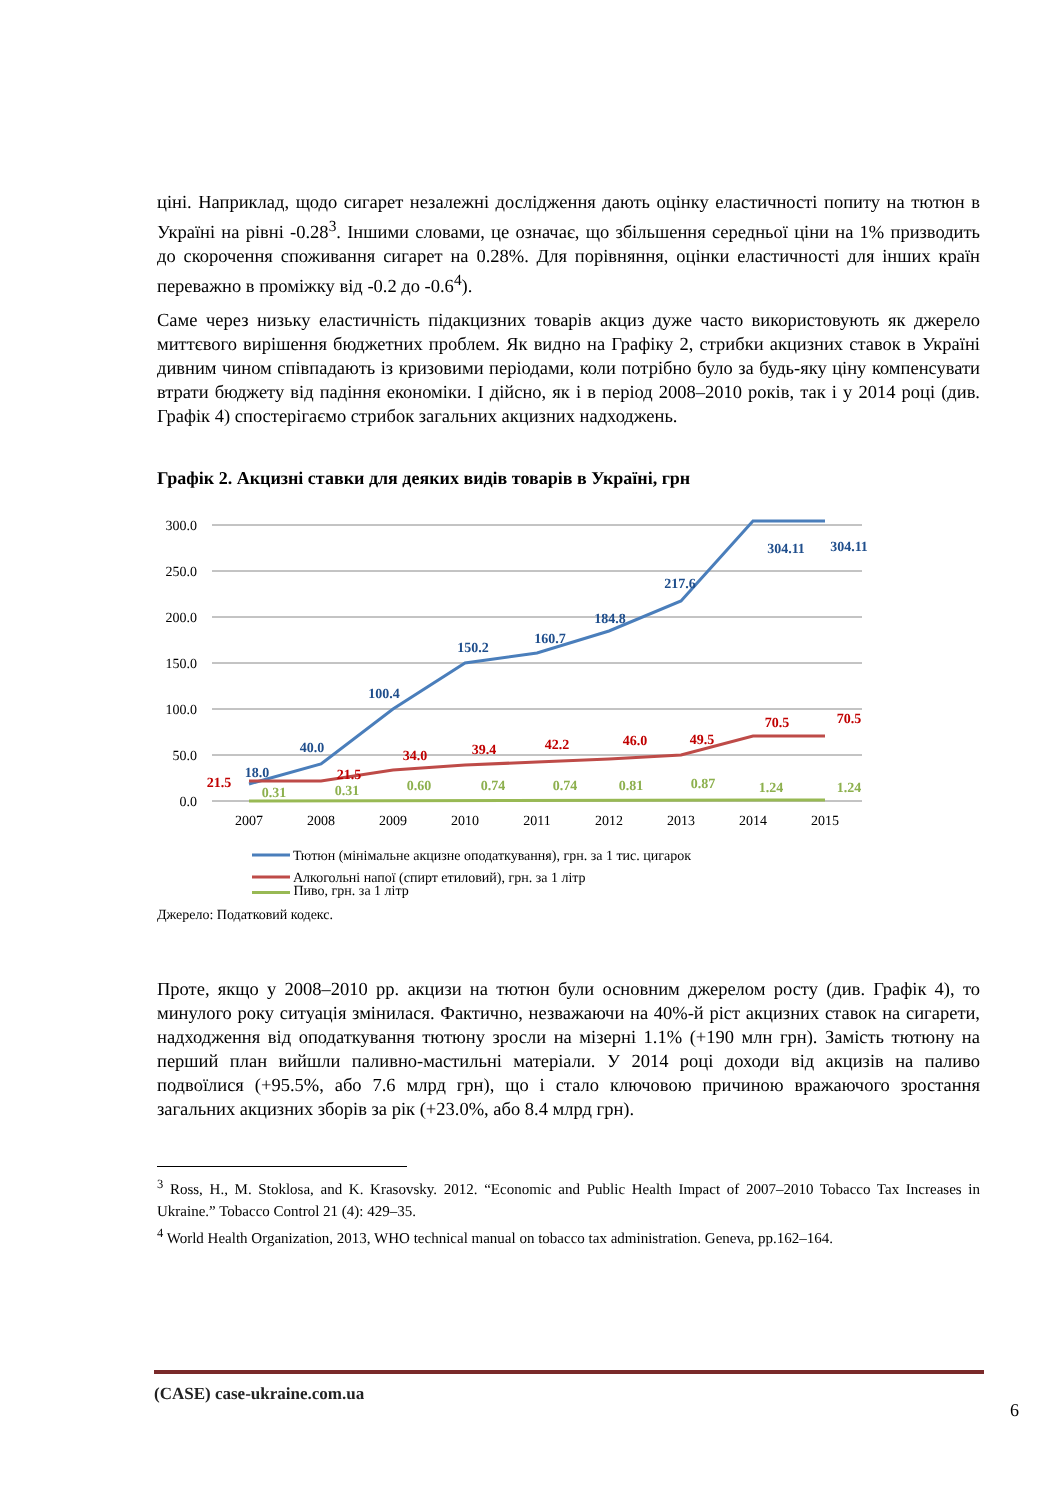ціні. Наприклад, щодо сигарет незалежні дослідження дають оцінку еластичності попиту на тютюн в Україні на рівні -0.28<sup>3</sup>. Іншими словами, це означає, що збільшення середньої ціни на 1% призводить до скорочення споживання сигарет на 0.28%. Для порівняння, оцінки еластичності для інших країн переважно в проміжку від -0.2 до -0.6<sup>4</sup>).
Саме через низьку еластичність підакцизних товарів акциз дуже часто використовують як джерело миттєвого вирішення бюджетних проблем. Як видно на Графіку 2, стрибки акцизних ставок в Україні дивним чином співпадають із кризовими періодами, коли потрібно було за будь-яку ціну компенсувати втрати бюджету від падіння економіки. І дійсно, як і в період 2008–2010 років, так і у 2014 році (див. Графік 4) спостерігаємо стрибок загальних акцизних надходжень.
Графік 2. Акцизні ставки для деяких видів товарів в Україні, грн
300.0
250.0
200.0
150.0
100.0
50.0
0.0
2007
2008
2009
2010
2011
2012
2013
2014
2015
18.0
40.0
100.4
150.2
160.7
184.8
217.6
304.11
304.11
21.5
21.5
34.0
39.4
42.2
46.0
49.5
70.5
70.5
0.31
0.31
0.60
0.74
0.74
0.81
0.87
1.24
1.24
Тютюн (мінімальне акцизне оподаткування), грн. за 1 тис. цигарок
Алкогольні напої (спирт етиловий), грн. за 1 літр
Пиво, грн. за 1 літр
Джерело: Податковий кодекс.
Проте, якщо у 2008–2010 рр. акцизи на тютюн були основним джерелом росту (див. Графік 4), то минулого року ситуація змінилася. Фактично, незважаючи на 40%-й ріст акцизних ставок на сигарети, надходження від оподаткування тютюну зросли на мізерні 1.1% (+190 млн грн). Замість тютюну на перший план вийшли паливно-мастильні матеріали. У 2014 році доходи від акцизів на паливо подвоїлися (+95.5%, або 7.6 млрд грн), що і стало ключовою причиною вражаючого зростання загальних акцизних зборів за рік (+23.0%, або 8.4 млрд грн).
<sup>3</sup> Ross, H., M. Stoklosa, and K. Krasovsky. 2012. “Economic and Public Health Impact of 2007–2010 Tobacco Tax Increases in Ukraine.” Tobacco Control 21 (4): 429–35.
<sup>4</sup> World Health Organization, 2013, WHO technical manual on tobacco tax administration. Geneva, pp.162–164.
(CASE) case-ukraine.com.ua
6